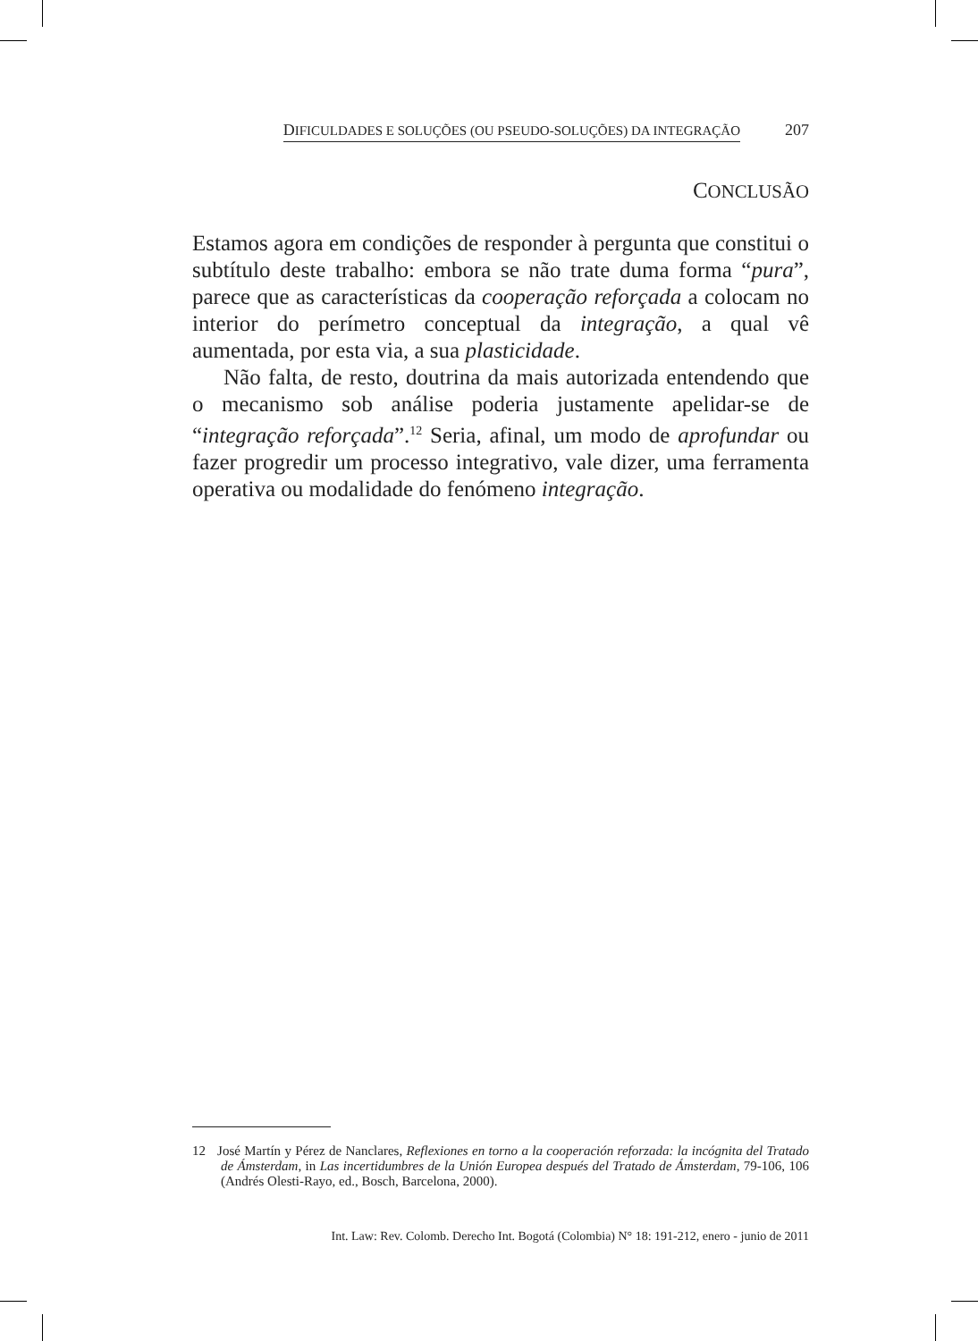DIFICULDADES E SOLUÇÕES (OU PSEUDO-SOLUÇÕES) DA INTEGRAÇÃO 207
CONCLUSÃO
Estamos agora em condições de responder à pergunta que constitui o subtítulo deste trabalho: embora se não trate duma forma “pura”, parece que as características da cooperação reforçada a colocam no interior do perímetro conceptual da integração, a qual vê aumentada, por esta via, a sua plasticidade.
Não falta, de resto, doutrina da mais autorizada entendendo que o mecanismo sob análise poderia justamente apelidar-se de “integração reforçada”.<sup>12</sup> Seria, afinal, um modo de aprofundar ou fazer progredir um processo integrativo, vale dizer, uma ferramenta operativa ou modalidade do fenómeno integração.
12 José Martín y Pérez de Nanclares, Reflexiones en torno a la cooperación reforzada: la incógnita del Tratado de Ámsterdam, in Las incertidumbres de la Unión Europea después del Tratado de Ámsterdam, 79-106, 106 (Andrés Olesti-Rayo, ed., Bosch, Barcelona, 2000).
Int. Law: Rev. Colomb. Derecho Int. Bogotá (Colombia) N° 18: 191-212, enero - junio de 2011